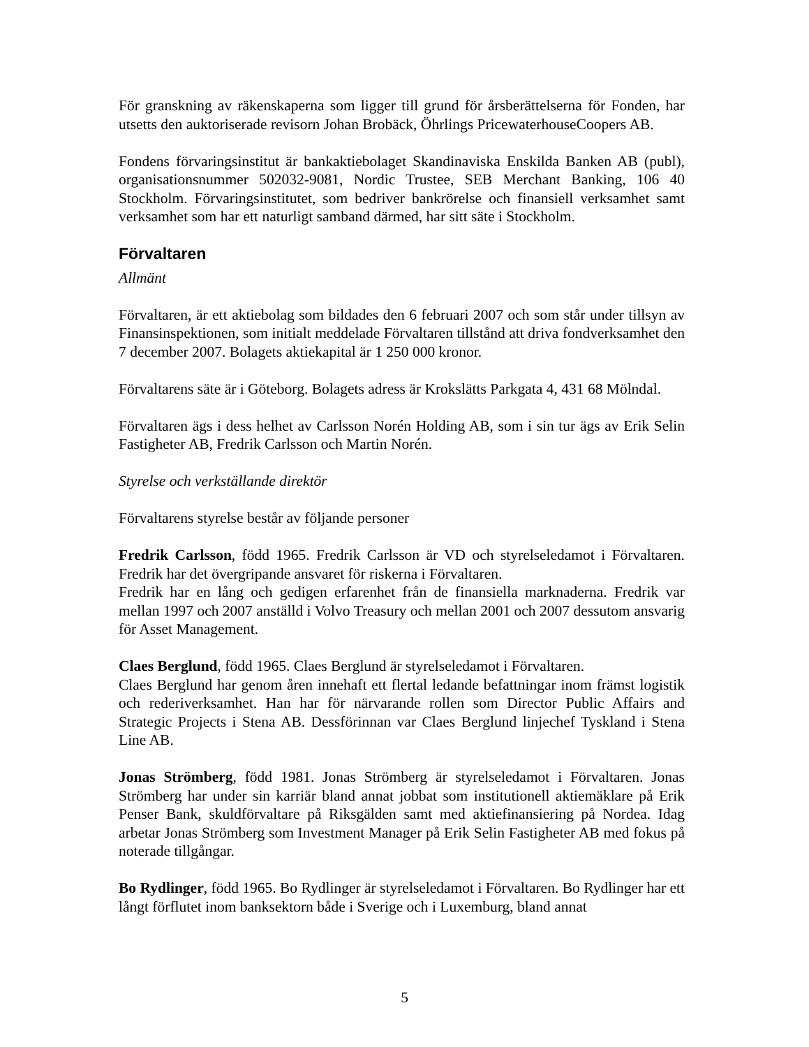För granskning av räkenskaperna som ligger till grund för årsberättelserna för Fonden, har utsetts den auktoriserade revisorn Johan Brobäck, Öhrlings PricewaterhouseCoopers AB.
Fondens förvaringsinstitut är bankaktiebolaget Skandinaviska Enskilda Banken AB (publ), organisationsnummer 502032-9081, Nordic Trustee, SEB Merchant Banking, 106 40 Stockholm. Förvaringsinstitutet, som bedriver bankrörelse och finansiell verksamhet samt verksamhet som har ett naturligt samband därmed, har sitt säte i Stockholm.
Förvaltaren
Allmänt
Förvaltaren, är ett aktiebolag som bildades den 6 februari 2007 och som står under tillsyn av Finansinspektionen, som initialt meddelade Förvaltaren tillstånd att driva fondverksamhet den 7 december 2007. Bolagets aktiekapital är 1 250 000 kronor.
Förvaltarens säte är i Göteborg. Bolagets adress är Krokslätts Parkgata 4, 431 68 Mölndal.
Förvaltaren ägs i dess helhet av Carlsson Norén Holding AB, som i sin tur ägs av Erik Selin Fastigheter AB, Fredrik Carlsson och Martin Norén.
Styrelse och verkställande direktör
Förvaltarens styrelse består av följande personer
Fredrik Carlsson, född 1965. Fredrik Carlsson är VD och styrelseledamot i Förvaltaren. Fredrik har det övergripande ansvaret för riskerna i Förvaltaren.
Fredrik har en lång och gedigen erfarenhet från de finansiella marknaderna. Fredrik var mellan 1997 och 2007 anställd i Volvo Treasury och mellan 2001 och 2007 dessutom ansvarig för Asset Management.
Claes Berglund, född 1965. Claes Berglund är styrelseledamot i Förvaltaren.
Claes Berglund har genom åren innehaft ett flertal ledande befattningar inom främst logistik och rederiverksamhet. Han har för närvarande rollen som Director Public Affairs and Strategic Projects i Stena AB. Dessförinnan var Claes Berglund linjechef Tyskland i Stena Line AB.
Jonas Strömberg, född 1981. Jonas Strömberg är styrelseledamot i Förvaltaren. Jonas Strömberg har under sin karriär bland annat jobbat som institutionell aktiemäklare på Erik Penser Bank, skuldförvaltare på Riksgälden samt med aktiefinansiering på Nordea. Idag arbetar Jonas Strömberg som Investment Manager på Erik Selin Fastigheter AB med fokus på noterade tillgångar.
Bo Rydlinger, född 1965. Bo Rydlinger är styrelseledamot i Förvaltaren. Bo Rydlinger har ett långt förflutet inom banksektorn både i Sverige och i Luxemburg, bland annat
5